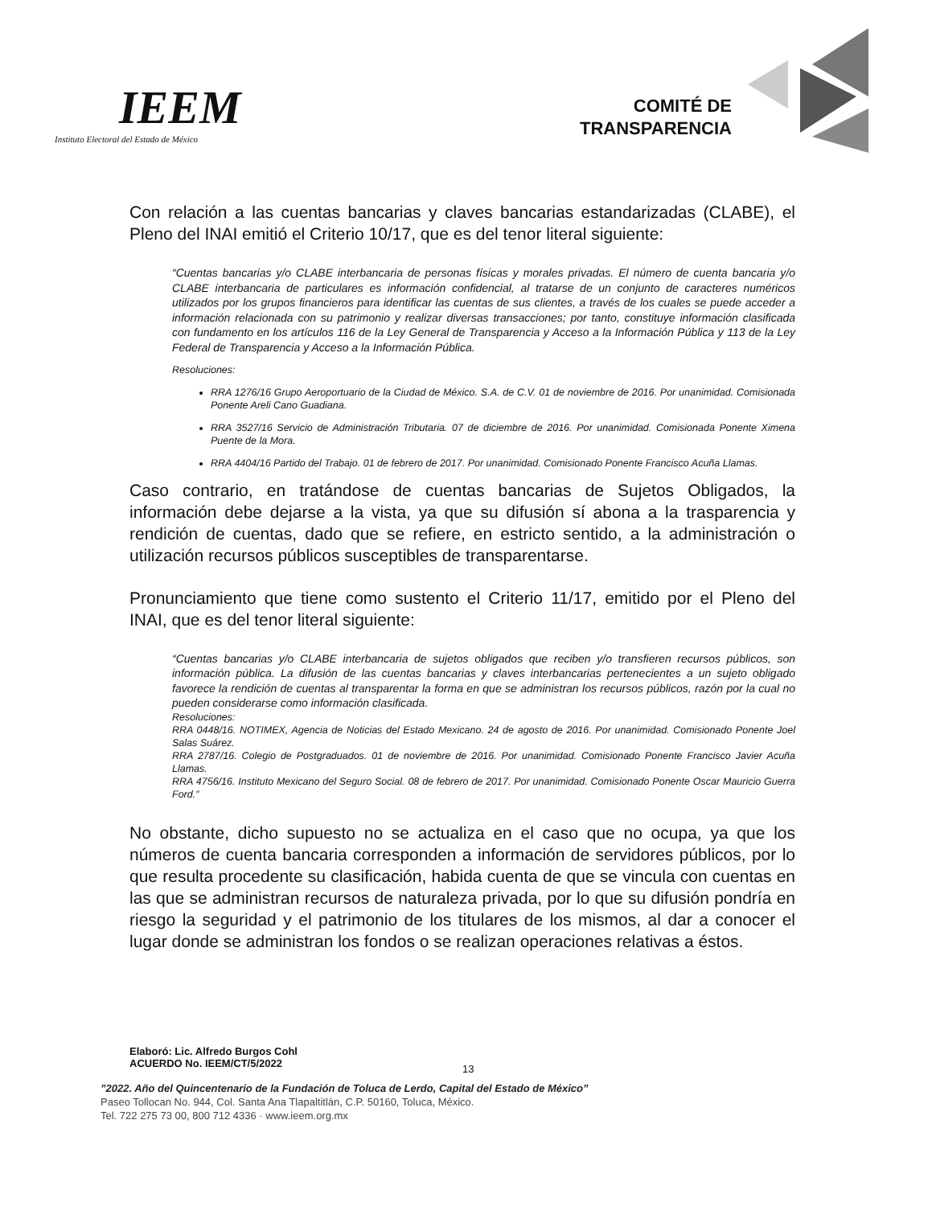IEEM
Instituto Electoral del Estado de México
COMITÉ DE
TRANSPARENCIA
Con relación a las cuentas bancarias y claves bancarias estandarizadas (CLABE), el Pleno del INAI emitió el Criterio 10/17, que es del tenor literal siguiente:
“Cuentas bancarias y/o CLABE interbancaria de personas físicas y morales privadas. El número de cuenta bancaria y/o CLABE interbancaria de particulares es información confidencial, al tratarse de un conjunto de caracteres numéricos utilizados por los grupos financieros para identificar las cuentas de sus clientes, a través de los cuales se puede acceder a información relacionada con su patrimonio y realizar diversas transacciones; por tanto, constituye información clasificada con fundamento en los artículos 116 de la Ley General de Transparencia y Acceso a la Información Pública y 113 de la Ley Federal de Transparencia y Acceso a la Información Pública.
Resoluciones:
RRA 1276/16 Grupo Aeroportuario de la Ciudad de México. S.A. de C.V. 01 de noviembre de 2016. Por unanimidad. Comisionada Ponente Areli Cano Guadiana.
RRA 3527/16 Servicio de Administración Tributaria. 07 de diciembre de 2016. Por unanimidad. Comisionada Ponente Ximena Puente de la Mora.
RRA 4404/16 Partido del Trabajo. 01 de febrero de 2017. Por unanimidad. Comisionado Ponente Francisco Acuña Llamas.
Caso contrario, en tratándose de cuentas bancarias de Sujetos Obligados, la información debe dejarse a la vista, ya que su difusión sí abona a la trasparencia y rendición de cuentas, dado que se refiere, en estricto sentido, a la administración o utilización recursos públicos susceptibles de transparentarse.
Pronunciamiento que tiene como sustento el Criterio 11/17, emitido por el Pleno del INAI, que es del tenor literal siguiente:
“Cuentas bancarias y/o CLABE interbancaria de sujetos obligados que reciben y/o transfieren recursos públicos, son información pública. La difusión de las cuentas bancarias y claves interbancarias pertenecientes a un sujeto obligado favorece la rendición de cuentas al transparentar la forma en que se administran los recursos públicos, razón por la cual no pueden considerarse como información clasificada.
Resoluciones:
RRA 0448/16. NOTIMEX, Agencia de Noticias del Estado Mexicano. 24 de agosto de 2016. Por unanimidad. Comisionado Ponente Joel Salas Suárez.
RRA 2787/16. Colegio de Postgraduados. 01 de noviembre de 2016. Por unanimidad. Comisionado Ponente Francisco Javier Acuña Llamas.
RRA 4756/16. Instituto Mexicano del Seguro Social. 08 de febrero de 2017. Por unanimidad. Comisionado Ponente Oscar Mauricio Guerra Ford.”
No obstante, dicho supuesto no se actualiza en el caso que no ocupa, ya que los números de cuenta bancaria corresponden a información de servidores públicos, por lo que resulta procedente su clasificación, habida cuenta de que se vincula con cuentas en las que se administran recursos de naturaleza privada, por lo que su difusión pondría en riesgo la seguridad y el patrimonio de los titulares de los mismos, al dar a conocer el lugar donde se administran los fondos o se realizan operaciones relativas a éstos.
Elaboró: Lic. Alfredo Burgos Cohl
ACUERDO No. IEEM/CT/5/2022
13
”2022. Año del Quincentenario de la Fundación de Toluca de Lerdo, Capital del Estado de México”
Paseo Tollocan No. 944, Col. Santa Ana Tlapaltitlán, C.P. 50160, Toluca, México.
Tel. 722 275 73 00, 800 712 4336 · www.ieem.org.mx